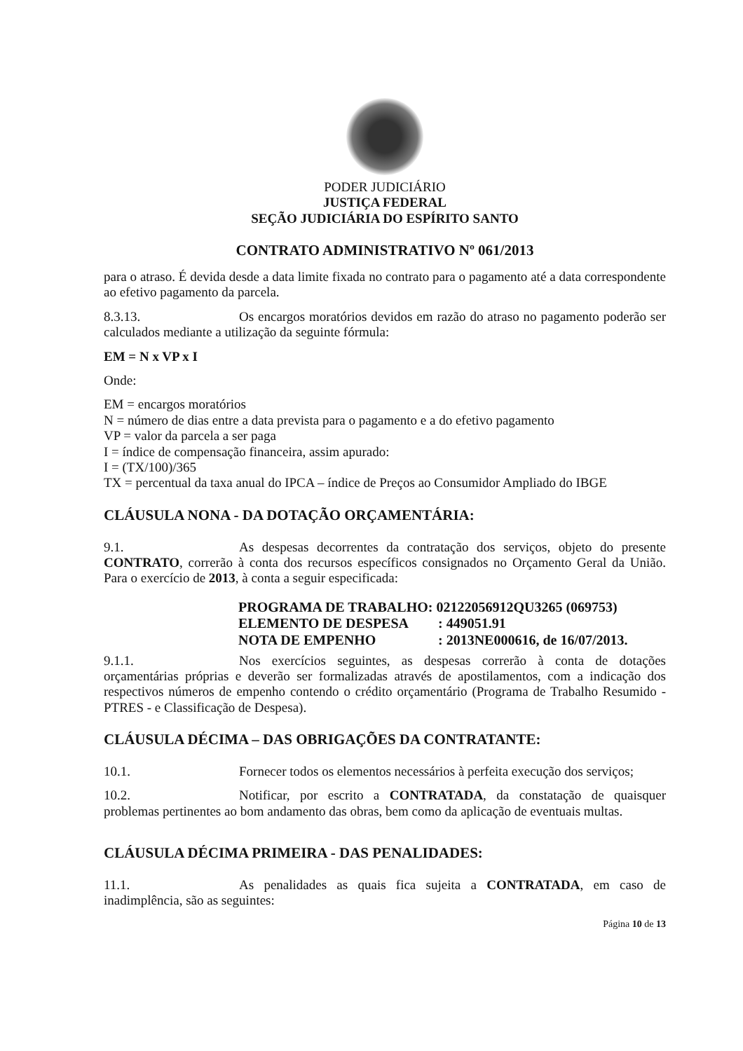PODER JUDICIÁRIO
JUSTIÇA FEDERAL
SEÇÃO JUDICIÁRIA DO ESPÍRITO SANTO
CONTRATO ADMINISTRATIVO Nº 061/2013
para o atraso. É devida desde a data limite fixada no contrato para o pagamento até a data correspondente ao efetivo pagamento da parcela.
8.3.13. Os encargos moratórios devidos em razão do atraso no pagamento poderão ser calculados mediante a utilização da seguinte fórmula:
EM = N x VP x I
Onde:
EM = encargos moratórios
N = número de dias entre a data prevista para o pagamento e a do efetivo pagamento
VP = valor da parcela a ser paga
I = índice de compensação financeira, assim apurado:
I = (TX/100)/365
TX = percentual da taxa anual do IPCA – índice de Preços ao Consumidor Ampliado do IBGE
CLÁUSULA NONA - DA DOTAÇÃO ORÇAMENTÁRIA:
9.1. As despesas decorrentes da contratação dos serviços, objeto do presente CONTRATO, correrão à conta dos recursos específicos consignados no Orçamento Geral da União. Para o exercício de 2013, à conta a seguir especificada:
PROGRAMA DE TRABALHO: 02122056912QU3265 (069753)
ELEMENTO DE DESPESA : 449051.91
NOTA DE EMPENHO : 2013NE000616, de 16/07/2013.
9.1.1. Nos exercícios seguintes, as despesas correrão à conta de dotações orçamentárias próprias e deverão ser formalizadas através de apostilamentos, com a indicação dos respectivos números de empenho contendo o crédito orçamentário (Programa de Trabalho Resumido - PTRES - e Classificação de Despesa).
CLÁUSULA DÉCIMA – DAS OBRIGAÇÕES DA CONTRATANTE:
10.1. Fornecer todos os elementos necessários à perfeita execução dos serviços;
10.2. Notificar, por escrito a CONTRATADA, da constatação de quaisquer problemas pertinentes ao bom andamento das obras, bem como da aplicação de eventuais multas.
CLÁUSULA DÉCIMA PRIMEIRA - DAS PENALIDADES:
11.1. As penalidades as quais fica sujeita a CONTRATADA, em caso de inadimplência, são as seguintes:
Página 10 de 13